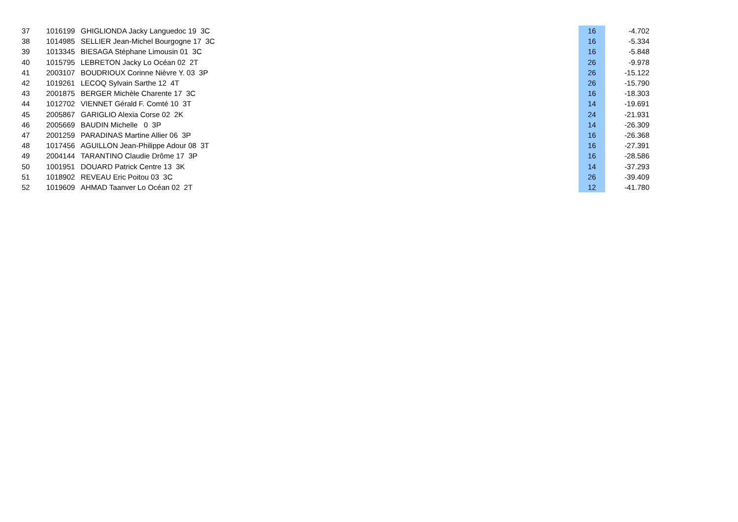| 37 | 1016199 | GHIGLIONDA Jacky Languedoc 19 3C | 16 | -4.702 |
| 38 | 1014985 | SELLIER Jean-Michel Bourgogne 17 3C | 16 | -5.334 |
| 39 | 1013345 | BIESAGA Stéphane Limousin 01 3C | 16 | -5.848 |
| 40 | 1015795 | LEBRETON Jacky Lo Océan 02 2T | 26 | -9.978 |
| 41 | 2003107 | BOUDRIOUX Corinne Nièvre Y. 03 3P | 26 | -15.122 |
| 42 | 1019261 | LECOQ Sylvain Sarthe 12 4T | 26 | -15.790 |
| 43 | 2001875 | BERGER Michèle Charente 17 3C | 16 | -18.303 |
| 44 | 1012702 | VIENNET Gérald F. Comté 10 3T | 14 | -19.691 |
| 45 | 2005867 | GARIGLIO Alexia Corse 02 2K | 24 | -21.931 |
| 46 | 2005669 | BAUDIN Michelle 0 3P | 14 | -26.309 |
| 47 | 2001259 | PARADINAS Martine Allier 06 3P | 16 | -26.368 |
| 48 | 1017456 | AGUILLON Jean-Philippe Adour 08 3T | 16 | -27.391 |
| 49 | 2004144 | TARANTINO Claudie Drôme 17 3P | 16 | -28.586 |
| 50 | 1001951 | DOUARD Patrick Centre 13 3K | 14 | -37.293 |
| 51 | 1018902 | REVEAU Eric Poitou 03 3C | 26 | -39.409 |
| 52 | 1019609 | AHMAD Taanver Lo Océan 02 2T | 12 | -41.780 |